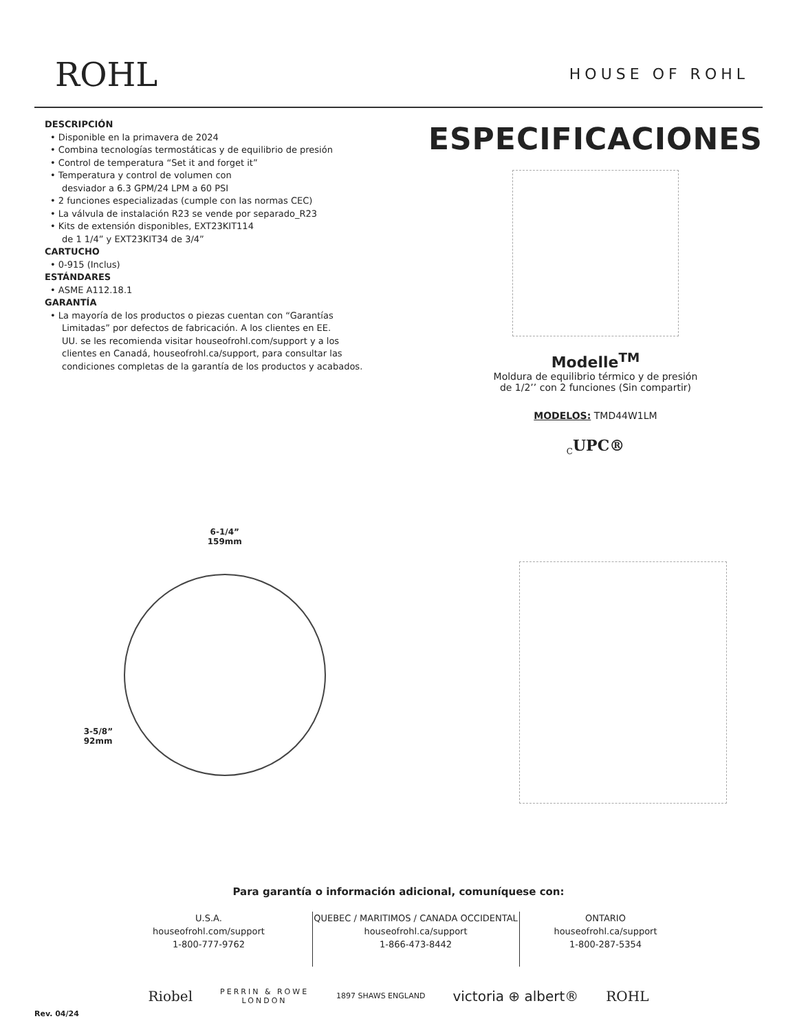ROHL
HOUSE OF ROHL
DESCRIPCIÓN
• Disponible en la primavera de 2024
• Combina tecnologías termostáticas y de equilibrio de presión
• Control de temperatura “Set it and forget it”
• Temperatura y control de volumen con
desviador a 6.3 GPM/24 LPM a 60 PSI
• 2 funciones especializadas (cumple con las normas CEC)
• La válvula de instalación R23 se vende por separado_R23
• Kits de extensión disponibles, EXT23KIT114
de 1 1/4” y EXT23KIT34 de 3/4”
CARTUCHO
• 0-915 (Inclus)
ESTÁNDARES
• ASME A112.18.1
GARANTÍA
• La mayoría de los productos o piezas cuentan con “Garantías
Limitadas” por defectos de fabricación. A los clientes en EE.
UU. se les recomienda visitar houseofrohl.com/support y a los
clientes en Canadá, houseofrohl.ca/support, para consultar las
condiciones completas de la garantía de los productos y acabados.
ESPECIFICACIONES
Modelle<sup>TM</sup>
Moldura de equilibrio térmico y de presión
de 1/2’’ con 2 funciones (Sin compartir)
MODELOS: TMD44W1LM
<sub>C</sub>UPC®
6-1/4”
159mm
3-5/8”
92mm
Para garantía o información adicional, comuníquese con:
U.S.A.
houseofrohl.com/support
1-800-777-9762
QUEBEC / MARITIMOS / CANADA OCCIDENTAL
houseofrohl.ca/support
1-866-473-8442
ONTARIO
houseofrohl.ca/support
1-800-287-5354
Riobel PERRIN & ROWE
LONDON 1897 SHAWS ENGLAND victoria ⊕ albert® ROHL
Rev. 04/24